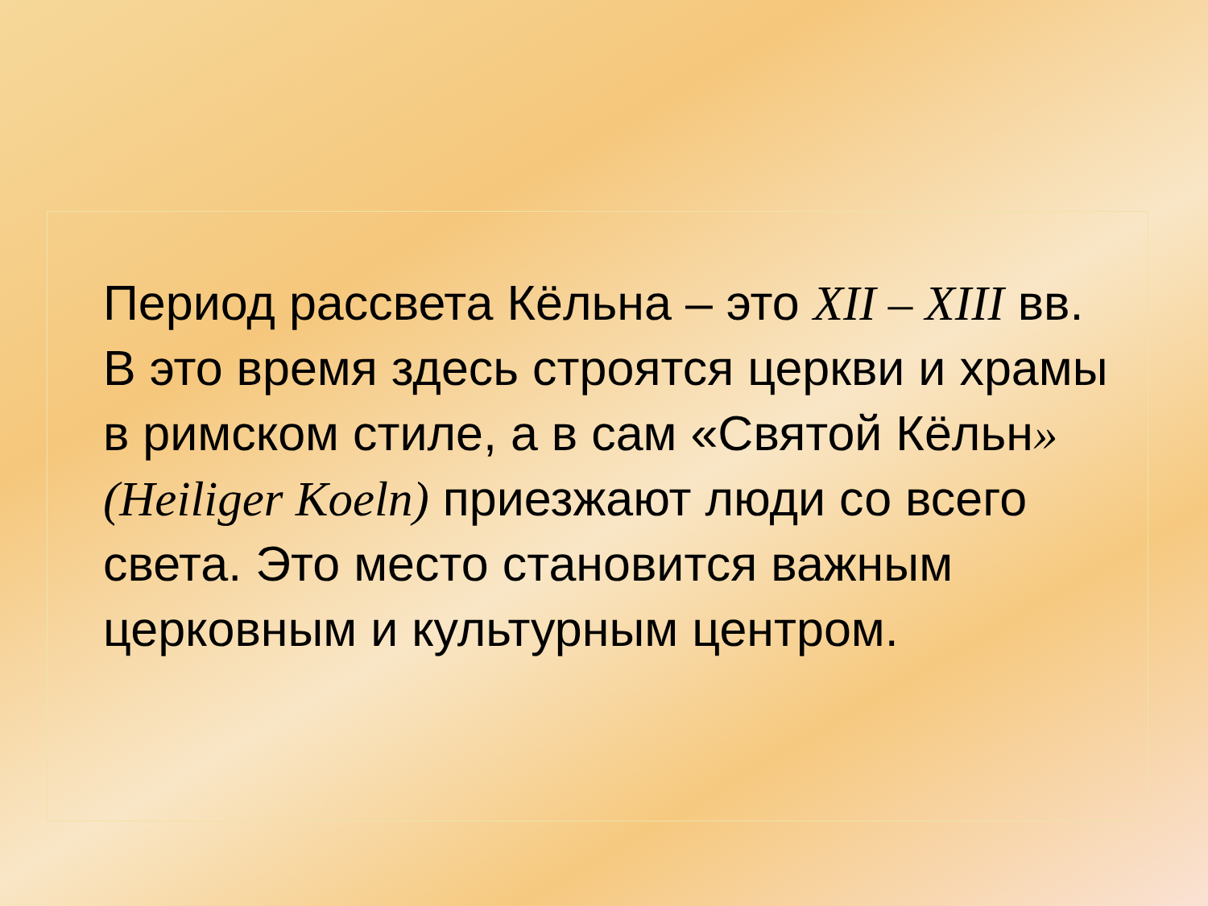Период рассвета Кёльна – это XII – XIII вв. В это время здесь строятся церкви и храмы в римском стиле, а в сам «Святой Кёльн» (Heiliger Koeln) приезжают люди со всего света. Это место становится важным церковным и культурным центром.